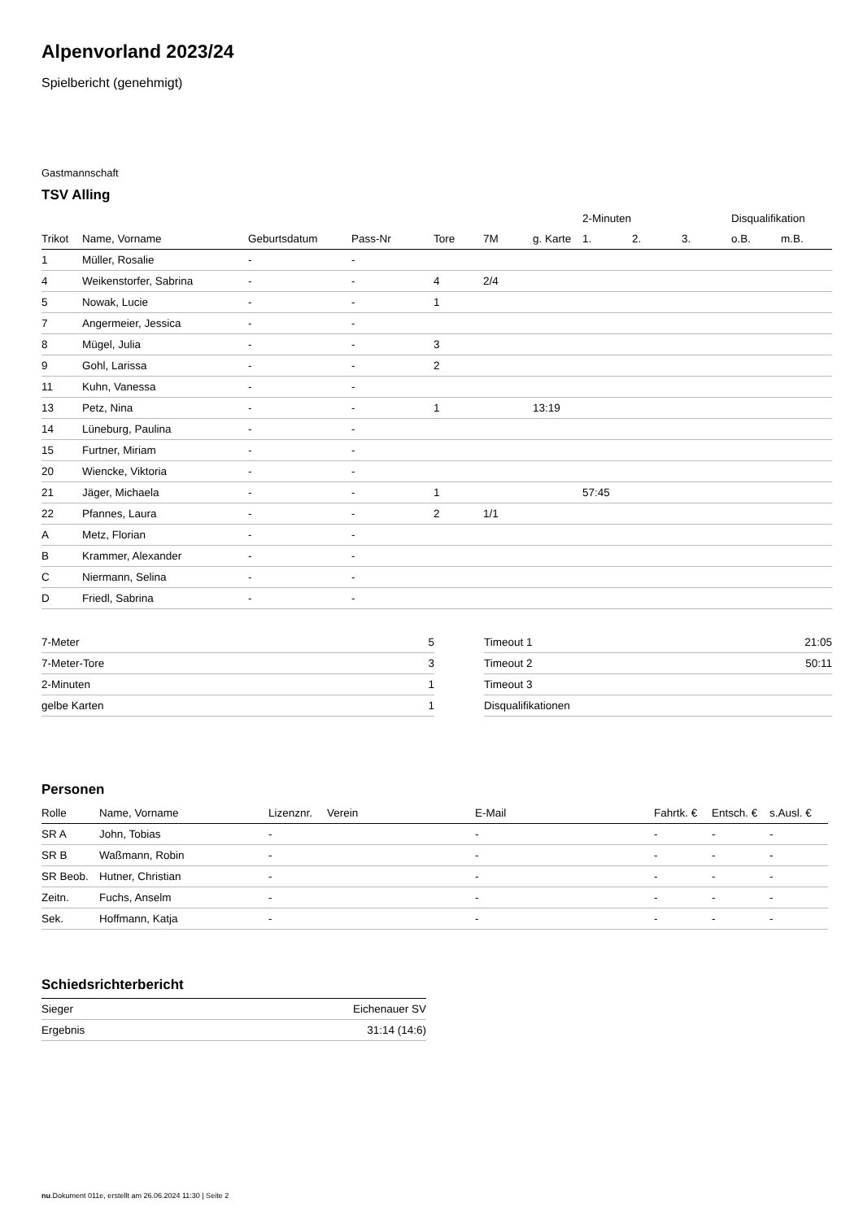Alpenvorland 2023/24
Spielbericht (genehmigt)
Gastmannschaft
TSV Alling
| | | | | | | | 2-Minuten | | | Disqualifikation | |
| --- | --- | --- | --- | --- | --- | --- | --- | --- | --- | --- | --- |
| Trikot | Name, Vorname | Geburtsdatum | Pass-Nr | Tore | 7M | g. Karte | 1. | 2. | 3. | o.B. | m.B. |
| 1 | Müller, Rosalie | - | - | | | | | | | | |
| 4 | Weikenstorfer, Sabrina | - | - | 4 | 2/4 | | | | | | |
| 5 | Nowak, Lucie | - | - | 1 | | | | | | | |
| 7 | Angermeier, Jessica | - | - | | | | | | | | |
| 8 | Mügel, Julia | - | - | 3 | | | | | | | |
| 9 | Gohl, Larissa | - | - | 2 | | | | | | | |
| 11 | Kuhn, Vanessa | - | - | | | | | | | | |
| 13 | Petz, Nina | - | - | 1 | | 13:19 | | | | | |
| 14 | Lüneburg, Paulina | - | - | | | | | | | | |
| 15 | Furtner, Miriam | - | - | | | | | | | | |
| 20 | Wiencke, Viktoria | - | - | | | | | | | | |
| 21 | Jäger, Michaela | - | - | 1 | | | 57:45 | | | | |
| 22 | Pfannes, Laura | - | - | 2 | 1/1 | | | | | | |
| A | Metz, Florian | - | - | | | | | | | | |
| B | Krammer, Alexander | - | - | | | | | | | | |
| C | Niermann, Selina | - | - | | | | | | | | |
| D | Friedl, Sabrina | - | - | | | | | | | | |
| 7-Meter | 5 |
| 7-Meter-Tore | 3 |
| 2-Minuten | 1 |
| gelbe Karten | 1 |
| Timeout 1 | 21:05 |
| Timeout 2 | 50:11 |
| Timeout 3 | |
| Disqualifikationen | |
Personen
| Rolle | Name, Vorname | Lizenznr. | Verein | E-Mail | Fahrtk. € | Entsch. € | s.Ausl. € |
| --- | --- | --- | --- | --- | --- | --- | --- |
| SR A | John, Tobias | - | | - | - | - | - |
| SR B | Waßmann, Robin | - | | - | - | - | - |
| SR Beob. | Hutner, Christian | - | | - | - | - | - |
| Zeitn. | Fuchs, Anselm | - | | - | - | - | - |
| Sek. | Hoffmann, Katja | - | | - | - | - | - |
Schiedsrichterbericht
| Sieger | Eichenauer SV |
| Ergebnis | 31:14 (14:6) |
nu.Dokument 011e, erstellt am 26.06.2024 11:30 | Seite 2